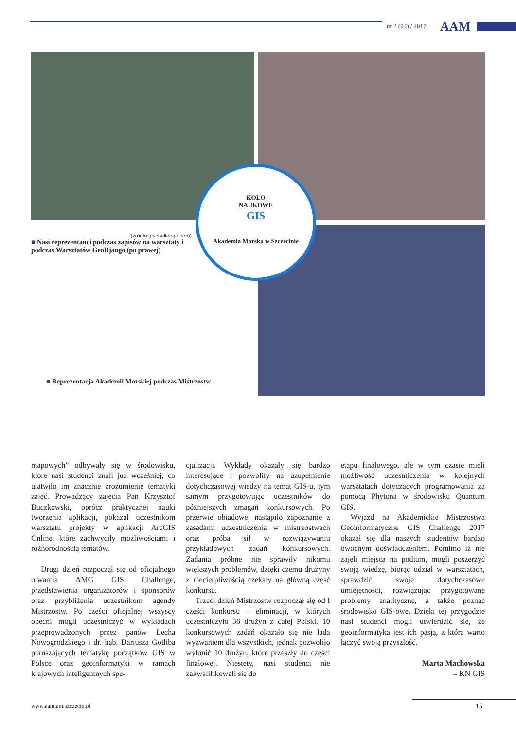nr 2 (94) / 2017 AAM
KOŁO
NAUKOWE
GIS
Akademia Morska w Szczecinie
(źródło:gischallenge.com)
■ Nasi reprezentanci podczas zapisów na warsztaty i podczas Warsztatów GeoDjango (po prawej)
■ Reprezentacja Akademii Morskiej podczas Mistrzostw
mapowych” odbywały się w środowisku, które nasi studenci znali już wcześniej, co ułatwiło im znacznie zrozumienie tematyki zajęć. Prowadzący zajęcia Pan Krzysztof Buczkowski, oprócz praktycznej nauki tworzenia aplikacji, pokazał uczestnikom warsztatu projekty w aplikacji ArcGIS Online, które zachwyciły możliwościami i różnorodnością tematów.
Drugi dzień rozpoczął się od oficjalnego otwarcia AMG GIS Challenge, przedstawienia organizatorów i sponsorów oraz przybliżenia uczestnikom agendy Mistrzostw. Po części oficjalnej wszyscy obecni mogli uczestniczyć w wykładach przeprowadzonych przez panów Lecha Nowogrodzkiego i dr. hab. Dariusza Gotliba poruszających tematykę początków GIS w Polsce oraz geoinformatyki w ramach krajowych inteligentnych spe-
cjalizacji. Wykłady okazały się bardzo interesujące i pozwoliły na uzupełnienie dotychczasowej wiedzy na temat GIS-u, tym samym przygotowując uczestników do późniejszych zmagań konkursowych. Po przerwie obiadowej nastąpiło zapoznanie z zasadami uczestniczenia w mistrzostwach oraz próba sił w rozwiązywaniu przykładowych zadań konkursowych. Zadania próbne nie sprawiły nikomu większych problemów, dzięki czemu drużyny z niecierpliwością czekały na główną część konkursu.
Trzeci dzień Mistrzostw rozpoczął się od I części konkursu – eliminacji, w których uczestniczyło 36 drużyn z całej Polski. 10 konkursowych zadań okazało się nie lada wyzwaniem dla wszystkich, jednak pozwoliło wyłonić 10 drużyn, które przeszły do części finałowej. Niestety, nasi studenci nie zakwalifikowali się do
etapu finałowego, ale w tym czasie mieli możliwość uczestniczenia w kolejnych warsztatach dotyczących programowania za pomocą Phytona w środowisku Quantum GIS.
Wyjazd na Akademickie Mistrzostwa Geoinformatyczne GIS Challenge 2017 okazał się dla naszych studentów bardzo owocnym doświadczeniem. Pomimo iż nie zajęli miejsca na podium, mogli poszerzyć swoją wiedzę, biorąc udział w warsztatach, sprawdzić swoje dotychczasowe umiejętności, rozwiązując przygotowane problemy analityczne, a także poznać środowisko GIS-owe. Dzięki tej przygodzie nasi studenci mogli utwierdzić się, że geoinformatyka jest ich pasją, z którą warto łączyć swoją przyszłość.
Marta Machowska
– KN GIS
www.aam.am.szczecin.pl 15